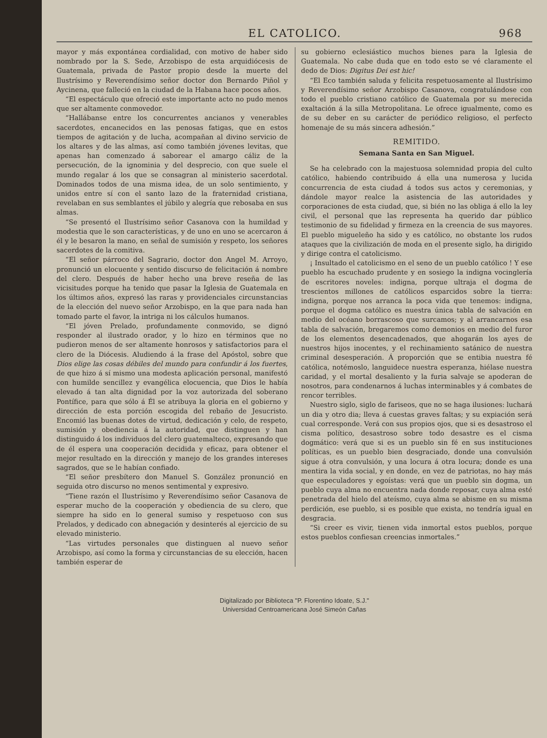EL CATOLICO. 968
mayor y más expontánea cordialidad, con motivo de haber sido nombrado por la S. Sede, Arzobispo de esta arquidiócesis de Guatemala, privada de Pastor propio desde la muerte del Ilustrísimo y Reverendísimo señor doctor don Bernardo Piñol y Aycinena, que falleció en la ciudad de la Habana hace pocos años.
“El espectáculo que ofreció este importante acto no pudo menos que ser altamente conmovedor.
“Hallábanse entre los concurrentes ancianos y venerables sacerdotes, encanecidos en las penosas fatigas, que en estos tiempos de agitación y de lucha, acompañan al divino servicio de los altares y de las almas, así como también jóvenes levitas, que apenas han comenzado á saborear el amargo cáliz de la persecución, de la ignominia y del desprecio, con que suele el mundo regalar á los que se consagran al ministerio sacerdotal. Dominados todos de una misma idea, de un solo sentimiento, y unidos entre sí con el santo lazo de la fraternidad cristiana, revelaban en sus semblantes el júbilo y alegría que rebosaba en sus almas.
“Se presentó el Ilustrísimo señor Casanova con la humildad y modestia que le son características, y de uno en uno se acercaron á él y le besaron la mano, en señal de sumisión y respeto, los señores sacerdotes de la comitiva.
“El señor párroco del Sagrario, doctor don Angel M. Arroyo, pronunció un elocuente y sentido discurso de felicitación á nombre del clero. Después de haber hecho una breve reseña de las vicisitudes porque ha tenido que pasar la Iglesia de Guatemala en los últimos años, expresó las raras y providenciales circunstancias de la elección del nuevo señor Arzobispo, en la que para nada han tomado parte el favor, la intriga ni los cálculos humanos.
“El jóven Prelado, profundamente conmovido, se dignó responder al ilustrado orador, y lo hizo en términos que no pudieron menos de ser altamente honrosos y satisfactorios para el clero de la Diócesis. Aludiendo á la frase del Apóstol, sobre que Dios elige las cosas débiles del mundo para confundir á los fuertes, de que hizo á sí mismo una modesta aplicación personal, manifestó con humilde sencillez y evangélica elocuencia, que Dios le había elevado á tan alta dignidad por la voz autorizada del soberano Pontífice, para que sólo á Él se atribuya la gloria en el gobierno y dirección de esta porción escogida del rebaño de Jesucristo. Encomió las buenas dotes de virtud, dedicación y celo, de respeto, sumisión y obediencia á la autoridad, que distinguen y han distinguido á los individuos del clero guatemalteco, expresando que de él espera una cooperación decidida y eficaz, para obtener el mejor resultado en la dirección y manejo de los grandes intereses sagrados, que se le habían confiado.
“El señor presbítero don Manuel S. González pronunció en seguida otro discurso no menos sentimental y expresivo.
“Tiene razón el Ilustrísimo y Reverendísimo señor Casanova de esperar mucho de la cooperación y obediencia de su clero, que siempre ha sido en lo general sumiso y respetuoso con sus Prelados, y dedicado con abnegación y desinterés al ejercicio de su elevado ministerio.
“Las virtudes personales que distinguen al nuevo señor Arzobispo, así como la forma y circunstancias de su elección, hacen también esperar de
su gobierno eclesiástico muchos bienes para la Iglesia de Guatemala. No cabe duda que en todo esto se vé claramente el dedo de Dios: Digitus Dei est hic!
“El Eco también saluda y felicita respetuosamente al Ilustrísimo y Reverendísimo señor Arzobispo Casanova, congratulándose con todo el pueblo cristiano católico de Guatemala por su merecida exaltación á la silla Metropolitana. Le ofrece igualmente, como es de su deber en su carácter de periódico religioso, el perfecto homenaje de su más sincera adhesión.”
REMITIDO.
Semana Santa en San Miguel.
Se ha celebrado con la majestuosa solemnidad propia del culto católico, habiendo contribuido á ella una numerosa y lucida concurrencia de esta ciudad á todos sus actos y ceremonias, y dándole mayor realce la asistencia de las autoridades y corporaciones de esta ciudad, que, si bién no las obliga á ello la ley civil, el personal que las representa ha querido dar público testimonio de su fidelidad y firmeza en la creencia de sus mayores. El pueblo migueleño ha sido y es católico, no obstante los rudos ataques que la civilización de moda en el presente siglo, ha dirigido y dirige contra el catolicismo.
¡ Insultado el catolicismo en el seno de un pueblo católico ! Y ese pueblo ha escuchado prudente y en sosiego la indigna vocinglería de escritores noveles: indigna, porque ultraja el dogma de trescientos millones de católicos esparcidos sobre la tierra: indigna, porque nos arranca la poca vida que tenemos: indigna, porque el dogma católico es nuestra única tabla de salvación en medio del océano borrascoso que surcamos; y al arrancarnos esa tabla de salvación, bregaremos como demonios en medio del furor de los elementos desencadenados, que ahogarán los ayes de nuestros hijos inocentes, y el rechinamiento satánico de nuestra criminal desesperación. Á proporción que se entibia nuestra fé católica, notémoslo, languidece nuestra esperanza, hiélase nuestra caridad, y el mortal desaliento y la furia salvaje se apoderan de nosotros, para condenarnos á luchas interminables y á combates de rencor terribles.
Nuestro siglo, siglo de fariseos, que no se haga ilusiones: luchará un dia y otro dia; lleva á cuestas graves faltas; y su expiación será cual corresponde. Verá con sus propios ojos, que si es desastroso el cisma político, desastroso sobre todo desastre es el cisma dogmático: verá que si es un pueblo sin fé en sus instituciones políticas, es un pueblo bien desgraciado, donde una convulsión sigue á otra convulsión, y una locura á otra locura; donde es una mentira la vida social, y en donde, en vez de patriotas, no hay más que especuladores y egoístas: verá que un pueblo sin dogma, un pueblo cuya alma no encuentra nada donde reposar, cuya alma esté penetrada del hielo del ateísmo, cuya alma se abisme en su misma perdición, ese pueblo, si es posible que exista, no tendría igual en desgracia.
“Si creer es vivir, tienen vida inmortal estos pueblos, porque estos pueblos confiesan creencias inmortales.”
Digitalizado por Biblioteca "P. Florentino Idoate, S.J."
Universidad Centroamericana José Simeón Cañas